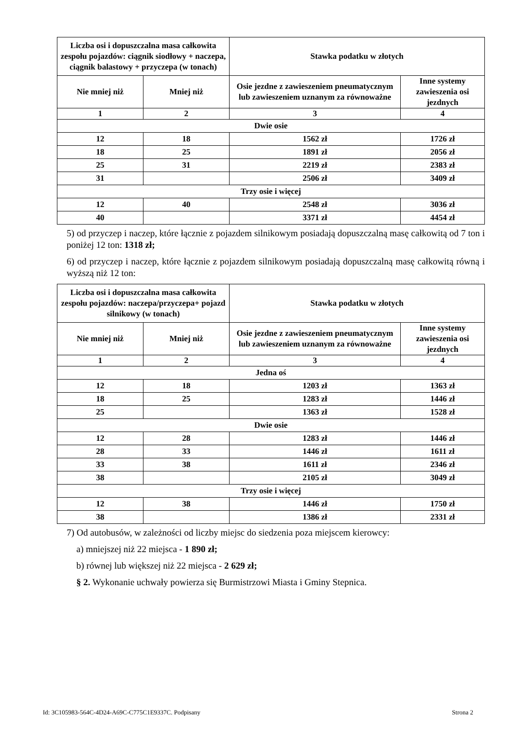| Liczba osi i dopuszczalna masa całkowita zespołu pojazdów: ciągnik siodłowy + naczepa, ciągnik balastowy + przyczepa (w tonach) | | Stawka podatku w złotych | |
| --- | --- | --- | --- |
| Nie mniej niż | Mniej niż | Osie jezdne z zawieszeniem pneumatycznym lub zawieszeniem uznanym za równoważne | Inne systemy zawieszenia osi jezdnych |
| 1 | 2 | 3 | 4 |
| Dwie osie | | | |
| 12 | 18 | 1562 zł | 1726 zł |
| 18 | 25 | 1891 zł | 2056 zł |
| 25 | 31 | 2219 zł | 2383 zł |
| 31 | | 2506 zł | 3409 zł |
| Trzy osie i więcej | | | |
| 12 | 40 | 2548 zł | 3036 zł |
| 40 | | 3371 zł | 4454 zł |
5) od przyczep i naczep, które łącznie z pojazdem silnikowym posiadają dopuszczalną masę całkowitą od 7 ton i poniżej 12 ton: 1318 zł;
6) od przyczep i naczep, które łącznie z pojazdem silnikowym posiadają dopuszczalną masę całkowitą równą i wyższą niż 12 ton:
| Liczba osi i dopuszczalna masa całkowita zespołu pojazdów: naczepa/przyczepa+ pojazd silnikowy (w tonach) | | Stawka podatku w złotych | |
| --- | --- | --- | --- |
| Nie mniej niż | Mniej niż | Osie jezdne z zawieszeniem pneumatycznym lub zawieszeniem uznanym za równoważne | Inne systemy zawieszenia osi jezdnych |
| 1 | 2 | 3 | 4 |
| Jedna oś | | | |
| 12 | 18 | 1203 zł | 1363 zł |
| 18 | 25 | 1283 zł | 1446 zł |
| 25 | | 1363 zł | 1528 zł |
| Dwie osie | | | |
| 12 | 28 | 1283 zł | 1446 zł |
| 28 | 33 | 1446 zł | 1611 zł |
| 33 | 38 | 1611 zł | 2346 zł |
| 38 | | 2105 zł | 3049 zł |
| Trzy osie i więcej | | | |
| 12 | 38 | 1446 zł | 1750 zł |
| 38 | | 1386 zł | 2331 zł |
7) Od autobusów, w zależności od liczby miejsc do siedzenia poza miejscem kierowcy:
a) mniejszej niż 22 miejsca - 1 890 zł;
b) równej lub większej niż 22 miejsca - 2 629 zł;
§ 2. Wykonanie uchwały powierza się Burmistrzowi Miasta i Gminy Stepnica.
Id: 3C105983-564C-4D24-A69C-C775C1E9337C. Podpisany Strona 2